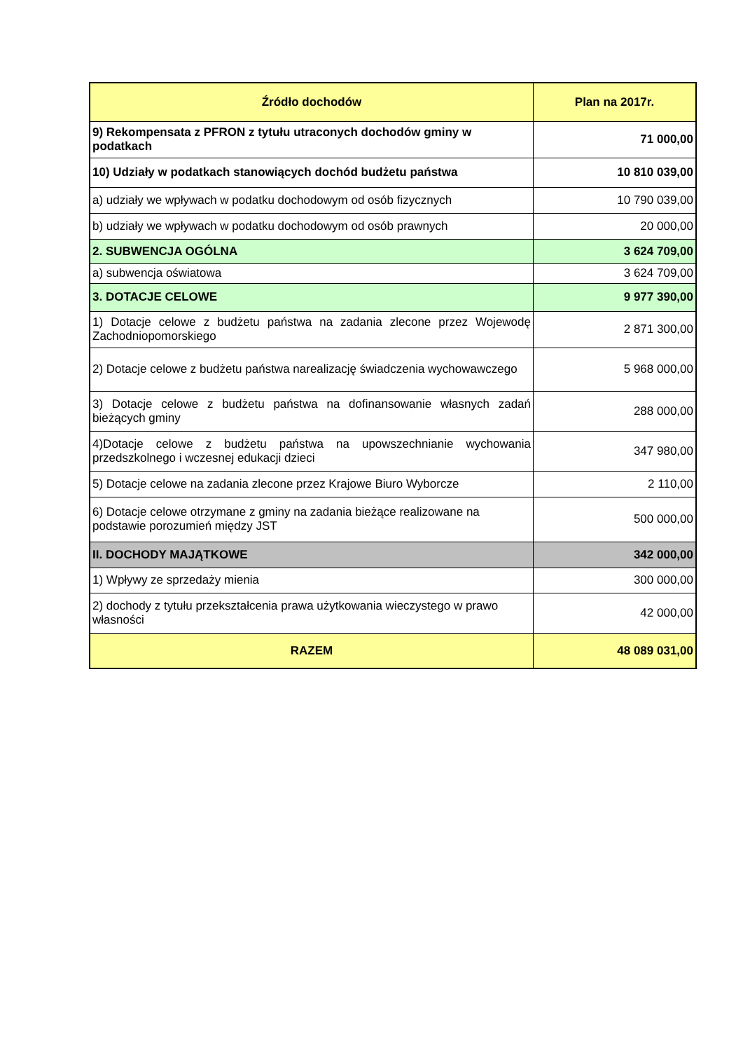| Źródło dochodów | Plan na 2017r. |
| --- | --- |
| 9) Rekompensata z PFRON z tytułu utraconych dochodów gminy w podatkach | 71 000,00 |
| 10) Udziały w podatkach stanowiących dochód budżetu państwa | 10 810 039,00 |
| a) udziały we wpływach w podatku dochodowym od osób fizycznych | 10 790 039,00 |
| b) udziały we wpływach w podatku dochodowym od osób prawnych | 20 000,00 |
| 2. SUBWENCJA OGÓLNA | 3 624 709,00 |
| a) subwencja oświatowa | 3 624 709,00 |
| 3. DOTACJE CELOWE | 9 977 390,00 |
| 1) Dotacje celowe z budżetu państwa na zadania zlecone przez Wojewodę Zachodniopomorskiego | 2 871 300,00 |
| 2) Dotacje celowe z budżetu państwa narealizację świadczenia wychowawczego | 5 968 000,00 |
| 3) Dotacje celowe z budżetu państwa na dofinansowanie własnych zadań bieżących gminy | 288 000,00 |
| 4)Dotacje celowe z budżetu państwa na upowszechnianie wychowania przedszkolnego i wczesnej edukacji dzieci | 347 980,00 |
| 5) Dotacje celowe na zadania zlecone przez Krajowe Biuro Wyborcze | 2 110,00 |
| 6) Dotacje celowe otrzymane z gminy na zadania bieżące realizowane na podstawie porozumień między JST | 500 000,00 |
| II. DOCHODY MAJĄTKOWE | 342 000,00 |
| 1) Wpływy ze sprzedaży mienia | 300 000,00 |
| 2) dochody z tytułu przekształcenia prawa użytkowania wieczystego w prawo własności | 42 000,00 |
| RAZEM | 48 089 031,00 |